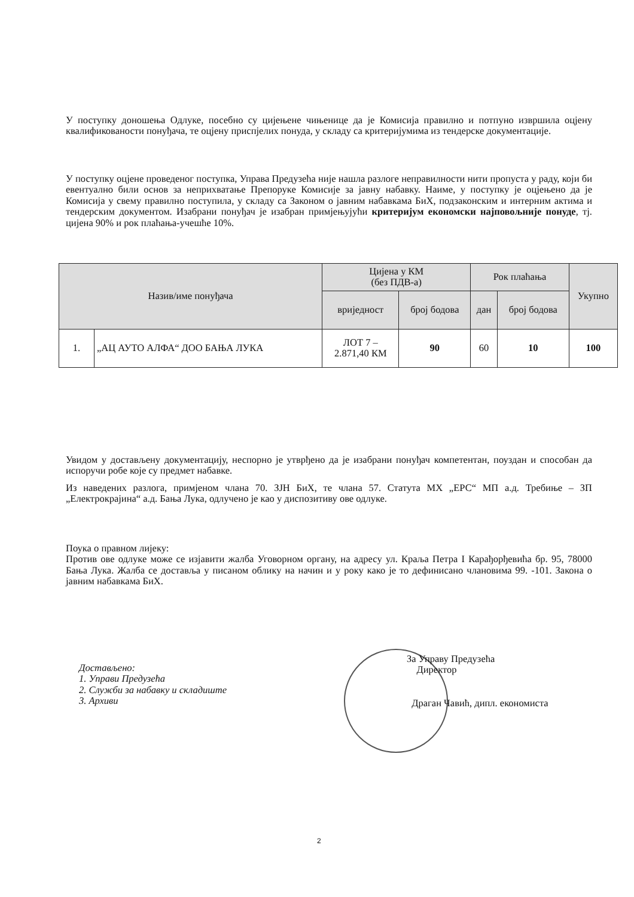У поступку доношења Одлуке, посебно су цијењене чињенице да је Комисија правилно и потпуно извршила оцјену квалификованости понуђача, те оцјену приспјелих понуда, у складу са критеријумима из тендерске документације.
У поступку оцјене проведеног поступка, Управа Предузећа није нашла разлоге неправилности нити пропуста у раду, који би евентуално били основ за неприхватање Препоруке Комисије за јавну набавку. Наиме, у поступку је оцјењено да је Комисија у свему правилно поступила, у складу са Законом о јавним набавкама БиХ, подзаконским и интерним актима и тендерским документом. Изабрани понуђач је изабран примјењујући критеријум економски најповољније понуде, тј. цијена 90% и рок плаћања-учешће 10%.
| Назив/име понуђача | | Цијена у КМ (без ПДВ-а) | | Рок плаћања | | Укупно |
| --- | --- | --- | --- | --- | --- | --- |
| | | вриједност | број бодова | дан | број бодова | |
| 1. | „АЦ АУТО АЛФА“ ДОО БАЊА ЛУКА | ЛОТ 7 – 2.871,40 КМ | 90 | 60 | 10 | 100 |
Увидом у достављену документацију, неспорно је утврђено да је изабрани понуђач компетентан, поуздан и способан да испоручи робе које су предмет набавке.
Из наведених разлога, примјеном члана 70. ЗЈН БиХ, те члана 57. Статута МХ „ЕРС“ МП а.д. Требиње – ЗП „Електрокрајина“ а.д. Бања Лука, одлучено је као у диспозитиву ове одлуке.
Поука о правном лијеку:
Против ове одлуке може се изјавити жалба Уговорном органу, на адресу ул. Краља Петра I Карађорђевића бр. 95, 78000 Бања Лука. Жалба се доставља у писаном облику на начин и у року како је то дефинисано члановима 99. -101. Закона о јавним набавкама БиХ.
Достављено:
1. Управи Предузећа
2. Служби за набавку и складиште
3. Архиви
За Управу Предузећа
Директор
Драган Чавић, дипл. економиста
2